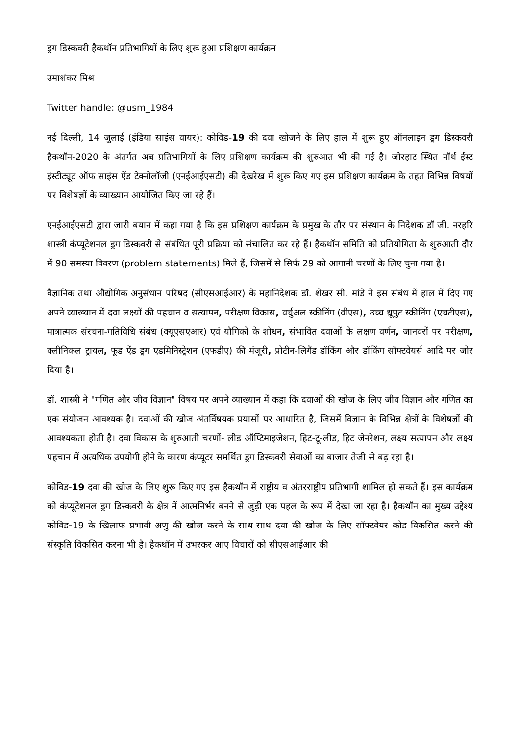ड्रग डिस्कवरी हैकथॉन प्रतिभागियों के लिए शुरू हुआ प्रशिक्षण कार्यक्रम
उमाशंकर मिश्र
Twitter handle: @usm_1984
नई दिल्ली, 14 जुलाई (इंडिया साइंस वायर): कोविड-19 की दवा खोजने के लिए हाल में शुरू हुए ऑनलाइन ड्रग डिस्कवरी हैकथॉन-2020 के अंतर्गत अब प्रतिभागियों के लिए प्रशिक्षण कार्यक्रम की शुरुआत भी की गई है। जोरहाट स्थित नॉर्थ ईस्ट इंस्टीट्यूट ऑफ साइंस ऐंड टेक्नोलॉजी (एनईआईएसटी) की देखरेख में शुरू किए गए इस प्रशिक्षण कार्यक्रम के तहत विभिन्न विषयों पर विशेषज्ञों के व्याख्यान आयोजित किए जा रहे हैं।
एनईआईएसटी द्वारा जारी बयान में कहा गया है कि इस प्रशिक्षण कार्यक्रम के प्रमुख के तौर पर संस्थान के निदेशक डॉ जी. नरहरि शास्त्री कंप्यूटेशनल ड्रग डिस्कवरी से संबंधित पूरी प्रक्रिया को संचालित कर रहे हैं। हैकथॉन समिति को प्रतियोगिता के शुरुआती दौर में 90 समस्या विवरण (problem statements) मिले हैं, जिसमें से सिर्फ 29 को आगामी चरणों के लिए चुना गया है।
वैज्ञानिक तथा औद्योगिक अनुसंधान परिषद (सीएसआईआर) के महानिदेशक डॉ. शेखर सी. मांडे ने इस संबंध में हाल में दिए गए अपने व्याख्यान में दवा लक्ष्यों की पहचान व सत्यापन, परीक्षण विकास, वर्चुअल स्क्रीनिंग (वीएस), उच्च थ्रूपुट स्क्रीनिंग (एचटीएस), मात्रात्मक संरचना-गतिविधि संबंध (क्यूएसएआर) एवं यौगिकों के शोधन, संभावित दवाओं के लक्षण वर्णन, जानवरों पर परीक्षण, क्लीनिकल ट्रायल, फूड ऐंड ड्रग एडमिनिस्ट्रेशन (एफडीए) की मंजूरी, प्रोटीन-लिगैंड डॉकिंग और डॉकिंग सॉफ्टवेयर्स आदि पर जोर दिया है।
डॉ. शास्त्री ने "गणित और जीव विज्ञान" विषय पर अपने व्याख्यान में कहा कि दवाओं की खोज के लिए जीव विज्ञान और गणित का एक संयोजन आवश्यक है। दवाओं की खोज अंतर्विषयक प्रयासों पर आधारित है, जिसमें विज्ञान के विभिन्न क्षेत्रों के विशेषज्ञों की आवश्यकता होती है। दवा विकास के शुरुआती चरणों- लीड ऑप्टिमाइजेशन, हिट-टू-लीड, हिट जेनरेशन, लक्ष्य सत्यापन और लक्ष्य पहचान में अत्यधिक उपयोगी होने के कारण कंप्यूटर समर्थित ड्रग डिस्कवरी सेवाओं का बाजार तेजी से बढ़ रहा है।
कोविड-19 दवा की खोज के लिए शुरू किए गए इस हैकथॉन में राष्ट्रीय व अंतरराष्ट्रीय प्रतिभागी शामिल हो सकते हैं। इस कार्यक्रम को कंप्यूटेशनल ड्रग डिस्कवरी के क्षेत्र में आत्मनिर्भर बनने से जुड़ी एक पहल के रूप में देखा जा रहा है। हैकथॉन का मुख्य उद्देश्य कोविड-19 के खिलाफ प्रभावी अणु की खोज करने के साथ-साथ दवा की खोज के लिए सॉफ्टवेयर कोड विकसित करने की संस्कृति विकसित करना भी है। हैकथॉन में उभरकर आए विचारों को सीएसआईआर की